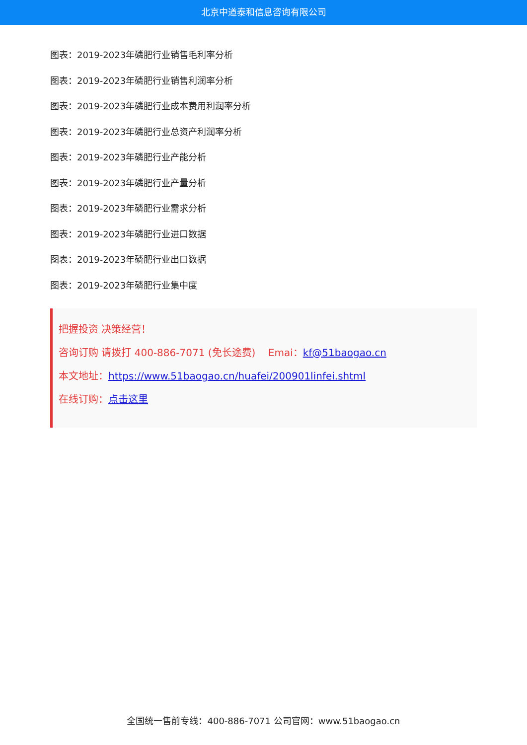北京中道泰和信息咨询有限公司
图表：2019-2023年磷肥行业销售毛利率分析
图表：2019-2023年磷肥行业销售利润率分析
图表：2019-2023年磷肥行业成本费用利润率分析
图表：2019-2023年磷肥行业总资产利润率分析
图表：2019-2023年磷肥行业产能分析
图表：2019-2023年磷肥行业产量分析
图表：2019-2023年磷肥行业需求分析
图表：2019-2023年磷肥行业进口数据
图表：2019-2023年磷肥行业出口数据
图表：2019-2023年磷肥行业集中度
把握投资 决策经营！
咨询订购 请拨打 400-886-7071 (免长途费) Emai：kf@51baogao.cn
本文地址：https://www.51baogao.cn/huafei/200901linfei.shtml
在线订购：点击这里
全国统一售前专线：400-886-7071 公司官网：www.51baogao.cn